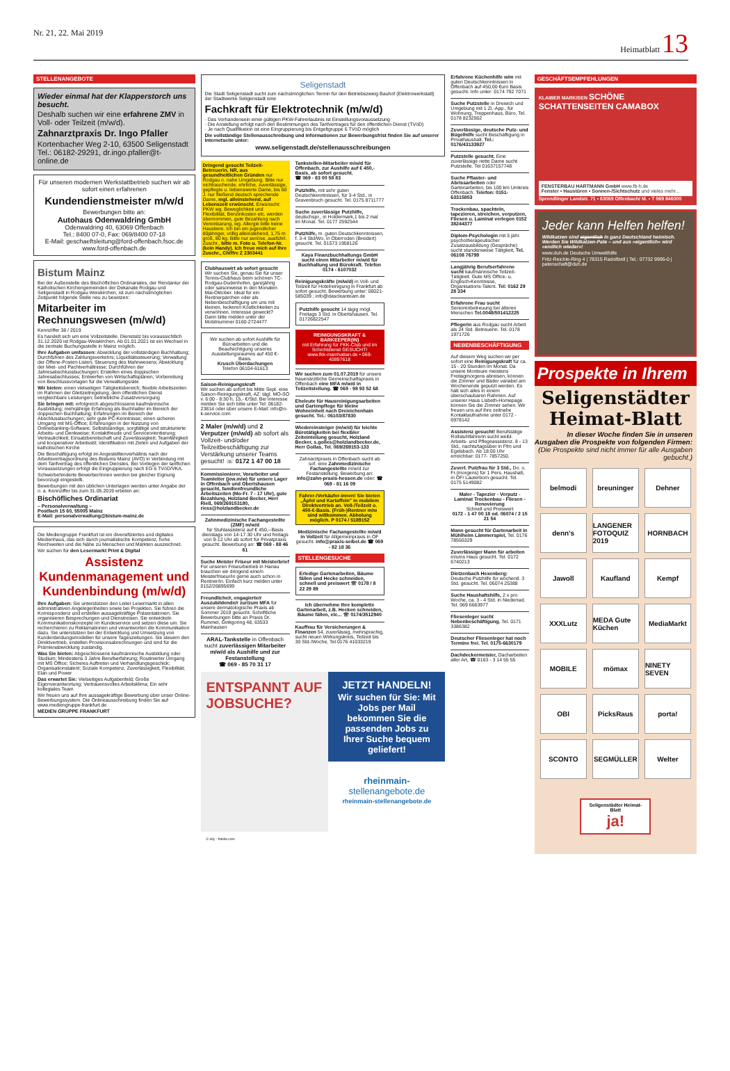Nr. 21, 22. Mai 2019 Heimatblatt 13
STELLENANGEBOTE
Wieder einmal hat der Klapperstorch uns besucht.
Deshalb suchen wir eine erfahrene ZMV in Voll- oder Teilzeit (m/w/d).
Zahnarztpraxis Dr. Ingo Pfaller
Kortenbacher Weg 2-10, 63500 Seligenstadt
Tel.: 06182-29291, dr.ingo.pfaller@t-online.de
Für unseren modernen Werkstattbetrieb suchen wir ab sofort einen erfahrenen
Kundendienstmeister m/w/d
Bewerbungen bitte an:
Autohaus Odenwaldring GmbH
Odenwaldring 40, 63069 Offenbach
Tel.: 8400 07-0, Fax: 069/8400 07-18
E-Mail: geschaeftsleitung@ford-offenbach.fsoc.de
www.ford-offenbach.de
Bistum Mainz
Bei der Außenstelle des Bischöflichen Ordinariates, der Rendantur der Katholischen Kirchengemeinden der Dekanate Rodgau und Seligenstadt in Rodgau-Weiskirchen, ist zum nächstmöglichen Zeitpunkt folgende Stelle neu zu besetzen:
Mitarbeiter im Rechnungswesen (m/w/d)
Kennziffer 38 / 2019
Es handelt sich um eine Vollzeitstelle. Dienstsitz bis voraussichtlich 31.12.2020 ist Rodgau-Weiskirchen. Ab 01.01.2021 ist ein Wechsel in die zentrale Buchungsstelle in Mainz möglich.
Ihre Aufgaben umfassen: Abwicklung der vollständigen Buchhaltung; Durchführen des Zahlungsverkehrs; Liquiditätssteuerung; Verwaltung der Offene-Posten-Listen; Steuerung des Mahnwesens; Abwicklung der Miet- und Pachtverhältnisse; Durchführen der Jahresabschlussbuchungen; Erstellen eines doppischen Jahresabschlusses; Entwerfen von Wirtschaftsplänen; Vorbereitung von Beschlussvorlagen für die Verwaltungsräte
Wir bieten: einen vielseitigen Tätigkeitsbereich; flexible Arbeitszeiten im Rahmen der Gleitzeitregelung; dem öffentlichen Dienst vergleichbare Leistungen; betriebliche Zusatzversorgung
Sie bringen mit: erfolgreich abgeschlossene kaufmännische Ausbildung; mehrjährige Erfahrung als Buchhalter im Bereich der doppischen Buchhaltung; Erfahrungen im Bereich der Abschlussbuchungen; sehr gute PC-Kenntnisse; einen sicheren Umgang mit MS-Office; Erfahrungen in der Nutzung von Onlinebanking-Software; Selbstständige, sorgfältige und strukturierte Arbeits- und Denkweise; Kontaktfreude und Serviceorientierung; Vertraulichkeit; Einsatzbereitschaft und Zuverlässigkeit; Teamfähigkeit und kooperativer Arbeitsstil; Identifikation mit Zielen und Aufgaben der katholischen Kirche
Die Beschäftigung erfolgt im Angestelltenverhältnis nach der Arbeitsvertragsordnung des Bistums Mainz (AVO) in Verbindung mit dem Tarifvertrag des öffentlichen Dienstes. Bei Vorliegen der tariflichen Voraussetzungen erfolgt die Eingruppierung nach EG 6 TVöD/VKA.
Schwerbehinderte Bewerber/innen werden bei gleicher Eignung bevorzugt eingestellt.
Bewerbungen mit den üblichen Unterlagen werden unter Angabe der o. a. Kennziffer bis zum 31.05.2019 erbeten an:
Bischöfliches Ordinariat
– Personalverwaltung –
Postfach 15 60, 55005 Mainz
E-Mail: personalverwaltung@bistum-mainz.de
Die Mediengruppe Frankfurt ist ein diversifiziertes und digitales Medienhaus, das sich durch journalistische Kompetenz, hohe Reichweiten und die Nähe zu Menschen und Märkten auszeichnet.
Wir suchen für den Lesermarkt Print & Digital
Assistenz Kundenmanagement und Kundenbindung (m/w/d)
Ihre Aufgaben: Sie unterstützen den Leiter Lesermarkt in allen administrativen Angelegenheiten sowie bei Projekten. Sie führen die Korrespondenz und erstellen aussagekräftige Präsentationen. Sie organisieren Besprechungen und Dienstreisen. Sie entwickeln Kommunikationskonzepte im Kundeservice und setzen diese um. Sie recherchieren zu Reklamationen und verantworten die Kommunikation dazu. Sie unterstützen bei der Entwicklung und Umsetzung von Kundenbindungsmodellen für unsere Tageszeitungen. Sie steuern den Direktvertrieb, erstellen Provisionsabrechnungen und sind für die Prämienabwicklung zuständig.
Was Sie bieten: Abgeschlossene kaufmännische Ausbildung oder Studium; Mindestens 3 Jahre Berufserfahrung; Routinierter Umgang mit MS Office; Sicheres Auftreten und Verhandlungsgeschick; Organisationstalent; Soziale Kompetenz, Zuverlässigkeit, Flexibilität; Elan und Power
Das erwartet Sie: Vielseitiges Aufgabenfeld; Große Eigenverantwortung; Vertrauensvolles Arbeitsklima; Ein sehr kollegiales Team
Wir freuen uns auf Ihre aussagekräftige Bewerbung über unser Online-Bewerbungssystem. Die Onlineausschreibung finden Sie auf www.mediengruppe-frankfurt.de
MEDIEN GRUPPE FRANKFURT
Seligenstadt
Die Stadt Seligenstadt sucht zum nächstmöglichen Termin für den Betriebszweig Bauhof (Elektrowerkstatt) der Stadtwerke Seligenstadt eine
Fachkraft für Elektrotechnik (m/w/d)
· Das Vorhandensein einer gültigen PKW-Fahrerlaubnis ist Einstellungsvoraussetzung
· Die Anstellung erfolgt nach den Bestimmungen des Tarifvertrages für den öffentlichen Dienst (TVöD)
· Je nach Qualifikation ist eine Eingruppierung bis Entgeltgruppe 6 TVöD möglich
Die vollständige Stellenausschreibung und Informationen zur Bewerbungsfrist finden Sie auf unserer Internetseite unter:
www.seligenstadt.de/stellenausschreibungen
Dringend gesucht Teilzeit-Betreuerin, NR, aus gesundheitlichen Gründen nur Rodgau o. nahe Umgebung. Bitte nur nichtrauchende, ehrliche, zuverlässige, gepflegte u. liebenswerte Dame, bis 60 J. nur fließend deutsch sprechende Dame, mgl. alleinstehend, auf Lebenszeit erwünscht. Erwünscht: PKW wg. Beweglichkeit und Flexibilität, Benzinkosten etc. werden übernommen, gute Bezahlung nach Vereinbarung, wg. Allergie bitte keine Haustiere. Ich bin ein jugendlicher 80jähriger, völlig alleinstehend, 1,75 m groß, 80 kg. Bitte nur seriöse, ausführl. Zuschr., bitte m. Foto u. Telefon-Nr. (kein Handy). Ich freue mich auf Ihre Zuschr., Chiffre Z 2303441
Clubhauswirt ab sofort gesucht
Wir suchen Sie, genau Sie für unser Tennis-Clubhaus beim schönen TC-Rodgau-Dudenhofen, ganzjährig oder saisonweise in den Monaten Mai-Oktober. Ideal für ein Rentnerpärchen oder als Nebenbeschäftigung um uns mit kleinen, leckeren Köstlichkeiten zu verwöhnen. Interesse geweckt? Dann bitte melden unter der Mobilnummer 0160-2724477
Wir suchen ab sofort Aushilfe für Büroarbeiten und die Beaufsichtigung unseres Ausstellungsraumes auf 450 €- Basis.
Krusch Überdachungen
Telefon 06104-61613
Saison-Reinigungskraft
Wir suchen ab sofort bis Mitte Sept. eine Saison-Reinigungskraft, AZ: tägl. MO-SO v. 6:00 - 8:30 h, 15,- €/Std. Bei Interesse melden Sie sich bitte unter Tel: 06182-23814 oder über unsere E-Mail: info@o-k-service.com
2 Maler (m/w/d) und 2 Verputzer (m/w/d) ab sofort als Vollzeit- und/oder Teilzeitbeschäftigung zur Verstärkung unserer Teams gesucht! ☏ 0172 1 47 00 18
Kommissionierer, Vorarbeiter und Teamleiter (jew.m/w) für unsere Lager in Offenbach und Obertshausen gesucht, familienfreundliche Arbeitszeiten (Mo-Fr. 7 - 17 Uhr), gute Bezahlung, Holzland Becker, Herr Rieß, 069/269153180, riess@holzlandbecker.de
Zahnmedizinische Fachangestellte (ZMF) m/w/d
für Stuhlassistenz auf € 450,--Basis dienstags von 14-17.30 Uhr und freitags von 9-12 Uhr ab sofort für Privatpraxis gesucht. Bewerbung an: ☎ 069 - 88 46 61
Suche Meister Friseur mit Meisterbrief Für unseren Friseurbetrieb in Hanau brauchen wir dringend eine/n Meisterfriseur/in gerne auch schon in Rentner/in. Einfach kurz melden unter 0152/26895699
Freundliche/r, engagierte/r Auszubildende/r zur/zum MFA für unsere dermatologische Praxis ab Sommer 2019 gesucht. Schriftliche Bewerbungen bitte an Praxis Dr. Rummel, Ginkgoring 48, 63533 Mainhausen
ARAL-Tankstelle in Offenbach sucht zuverlässigen Mitarbeiter m/w/d als Aushilfe und zur Festanstellung
☎ 069 - 85 70 31 17
Tankstellen-Mitarbeiter m/w/d für Offenbach, zur Aushilfe auf € 450,- Basis, ab sofort gesucht.
☎ 069 - 83 00 58 83
Putzhilfe, mit sehr guten Deutschkenntnissen, für 3-4 Std., in Gravenbruch gesucht. Tel. 0175 8711777
Suche zuverlässige Putzhilfe, deutschspr., in Holdermark,1 bis 2 mal im Monat. Tel. 0177 2592544
Putzhilfe, m. guten Deutschkenntnissen, f. 3-4 Std/Wo, in Oberroden (Breidert) gesucht. Tel. 01573 1958126
Kaya Finanzbuchhaltungs GmbH sucht einen Mitarbeiter m/w/d für Buchhaltung und Bürokraft. Telefon 0174 - 6107032
Reinigungskräfte (m/w/d) in Voll- und Teilzeit für Hotelreinigung in Frankfurt ab sofort gesucht. Bewerbung unter: 06021-585039 ; info@dascleanteam.de
Putzhilfe gesucht 14 tägig mögl. Freitags 3 Std. in Obertshausen. Tel. 01726822547
REINIGUNGSKRAFT & BARKEEPER(IN)
mit Erfahrung für FKK-Club und im Schichtdienst GESUCHT!
www.fkk-mainhattan.de • 069-40897618
Wir suchen zum 01.07.2019 für unsere frauenärztliche Gemeinschaftspraxis in Offenbach eine MFA m/w/d in Teilzeitstellung. ☎ 069 - 98 93 52 68
Eheleute für Hausreinigungsarbeiten und Gartenpflege für kleine Wohneinheit nach Dreieichenhain gesucht. Tel.: 06103/87830
Wiedereinsteiger (m/w/d) für leichte Bürotätigkeiten bei flexibler Zeiteinteilung gesucht, Holzland Becker, s.golles@holzlandbecker.de, Herr Gollas, Tel. 069/269153-133
Zahnarztpraxis in Offenbach sucht ab sof. eine Zahnmedizinische Fachangestellte m/w/d zur Festanstellung. Bewerbung an: info@zahn-praxis-hessen.de oder: ☎ 069 - 81 16 09
Fahrer-/Verkäufer-innen! Sie bieten „Äpfel und Kartoffeln" in mobilem Direktvertrieb an. Voll-/Teilzeit o. 450-€-Basis. (Früh-)Rentner m/w sind willkommen. Abholung möglich. P 0174 / 5189152
Medizinische Fachangestellte m/w/d in Vollzeit für Allgemeinpraxis in OF gesucht. info@praxis-seibel.de ☎ 069 - 82 18 36
STELLENGESUCHE
Erledige Gartenarbeiten, Bäume fällen und Hecke schneiden, schnell und preiswert ☏ 0178 / 8 22 29 89
Ich übernehme Ihre komplette Gartenarbeit, z.B. Hecken schneiden, Bäume fällen, etc... ☏ 0174/3512940
Kauffrau für Versicherungen & Finanzen 54, zuverlässig, mehrsprachig, sucht neuen Wirkungskreis, Teilzeit bis 30 Std./Woche, Tel 0176 41033219
ENTSPANNT AUF JOBSUCHE?
© olly - fotolia.com
JETZT HANDELN!
Wir suchen für Sie: Mit Jobs per Mail bekommen Sie die passenden Jobs zu Ihrer Suche bequem geliefert!
rheinmain-
stellenangebote.de
rheinmain-stellenangebote.de
Erfahrene Küchenhilfe w/m mit guten Deutschkenntnissen in Offenbach auf 450,00 €uro Basis gesucht. Info unter: 0174 792 7071
Suche Putzstelle in Dreieich und Umgebung mit 1 Zi.-App., für Wohnung, Treppenhaus, Büro, Tel. 0178 8232562
Zuverlässige, deutsche Putz- und Bügelhilfe sucht Beschäftigung in Privathaushalt. Tel.: 0176/43133927
Putzstelle gesucht. Eine zuverlässige nette Dame sucht Putzstelle. Tel 01637157748
Suche Pflaster- und Abrissarbeiten oder Gartenarbeiten, bis 100 km Umkreis Offenbach. Telefon: 0151-63315853
Trockenbau, spachteln, tapezieren, streichen, verputzen, Fliesen u. Laminat verlegen 0152 38244377
Diplom-Psychologin mit 5 jähr. psychotherapeutischer Zusatzausbildung (Gespräche) sucht stundenweise Tätigkeit, Tel. 06108 76799
Langjährig Berufserfahrene sucht kaufmännische Teilzeit-Tätigkeit. Gute MS Office- u. Englisch-Kenntnisse, Organisations-Talent. Tel: 0162 29 28 334
Erfahrene Frau sucht Seniorenbetreuung bei älteren Menschen Tel.0048/501412225
Pflegerin aus Rodgau sucht Arbeit als 24 Std. Betreuerin. Tel. 0178 1971726
NEBENBESCHÄFTIGUNG
Auf diesem Weg suchen wir per sofort eine Reinigungskraft für ca. 15 - 20 Stunden im Monat. Da unsere Monteure meistens Freitagmorgens abreisen, können die Zimmer und Bäder variabel am Wochenende geputzt werden. Es hält sich alles in einem überschaubaren Rahmen. Auf unserer Haus Lisbeth-Homepage können Sie die Zimmer sehen. Wir freuen uns auf Ihre zeitnahe Kontaktaufnahme unter 0172 - 6978142
Assistenz gesucht! Berufstätige Rollstuhlfahrerin sucht weibl. Arbeits- und Pflegeassistenz. 8 - 13 Std., nachts/tagsüber in Ffm und Egelsbach. Ab 18:00 Uhr erreichbar: 0177- 7857250.
Zuverl. Putzfrau für 3 Std., Do. o. Fr.(morgens) für 1 Pers. Haushalt, in OF/ Lauterborn gesucht. Tel. 0175 5149082
Maler - Tapezier - Verputz - Laminat Trockenbau - Fliesen - Renovierung
Schnell und Preiswert
0172 - 1 47 00 18 od. 06074 / 2 15 21 54
Mann gesucht für Gartenarbeit in Mühlheim Lämmerspiel, Tel. 0176 78556329
Zuverlässiger Mann für arbeiten in/ums Haus gesucht. Tel. 0172 6740213
Dietzenbach Hexenberg: Deutsche Putzhilfe für wöchentl. 3 Std. gesucht. Tel. 06074 25388
Suche Haushaltshilfe, 2 x pro Woche, ca. 3 - 4 Std. in Niederrad. Tel. 069 6663977
Fliesenleger sucht Nebenbeschäftigung. Tel. 0171 3386382
Deutscher Fliesenleger hat noch Termine frei. Tel. 0175-6630179
Dachdeckermeister, Dacharbeiten aller Art, ☎ 0163 - 3 14 55 55
GESCHÄFTSEMPFEHLUNGEN
KLAIBER MARKISEN SCHÖNE SCHATTENSEITEN CAMABOX
FENSTERBAU HARTMANN GmbH www.fb-h.de
Fenster ▪ Haustüren ▪ Sonnen-/Sichtschutz und vieles mehr...
Sprendlinger Landstr. 71 ▪ 63069 Offenbach/ M. ▪ T 069 846000
Jeder kann Helfen helfen!
Wildkatzen sind eigentlich in ganz Deutschland heimisch. Werden Sie Wildkatzen-Pate – und aus «eigentlich» wird «endlich wieder»!
www.duh.de Deutsche Umwelthilfe
Fritz-Reichle-Ring 4 | 78315 Radolfzell | Tel.: 07732 9995-0 | patenschaft@duh.de
Prospekte in Ihrem
Seligenstädter Heimat-Blatt
In dieser Woche finden Sie in unseren Ausgaben die Prospekte von folgenden Firmen:
(Die Prospekte sind nicht immer für alle Ausgaben gebucht.)
belmodi
breuninger
Dehner
denn's
LANGENER FOTOQUIZ 2019
HORNBACH
Jawoll
Kaufland
Kempf
XXXLutz
MEDA Gute Küchen
MediaMarkt
MOBILE
mömax
NINETY SEVEN
OBI
PicksRaus
porta!
SCONTO
SEGMÜLLER
Welter
Seligenstädter Heimat-Blatt
ja!